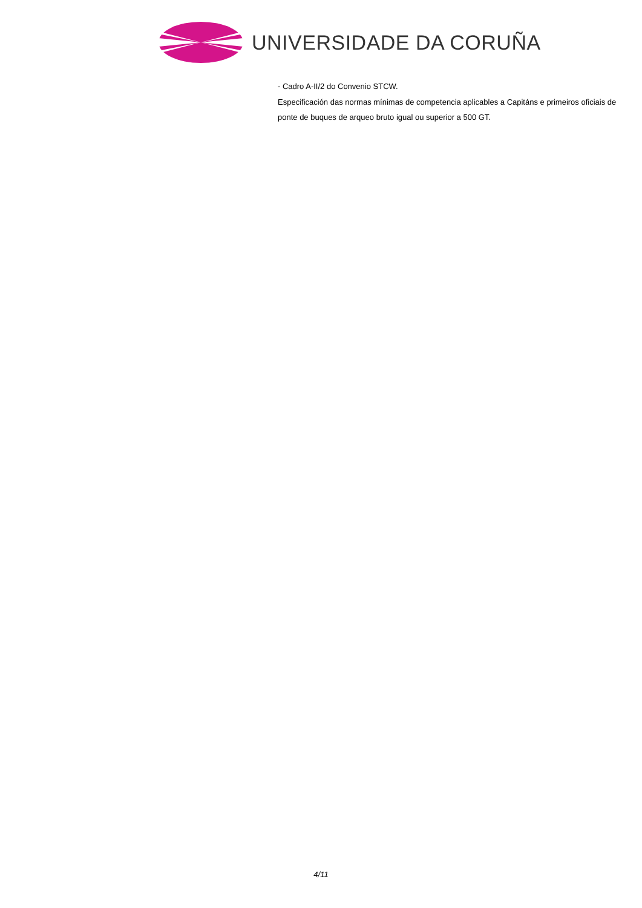UNIVERSIDADE DA CORUÑA
- Cadro A-II/2 do Convenio STCW.
Especificación das normas mínimas de competencia aplicables a Capitáns e primeiros oficiais de ponte de buques de arqueo bruto igual ou superior a 500 GT.
4/11